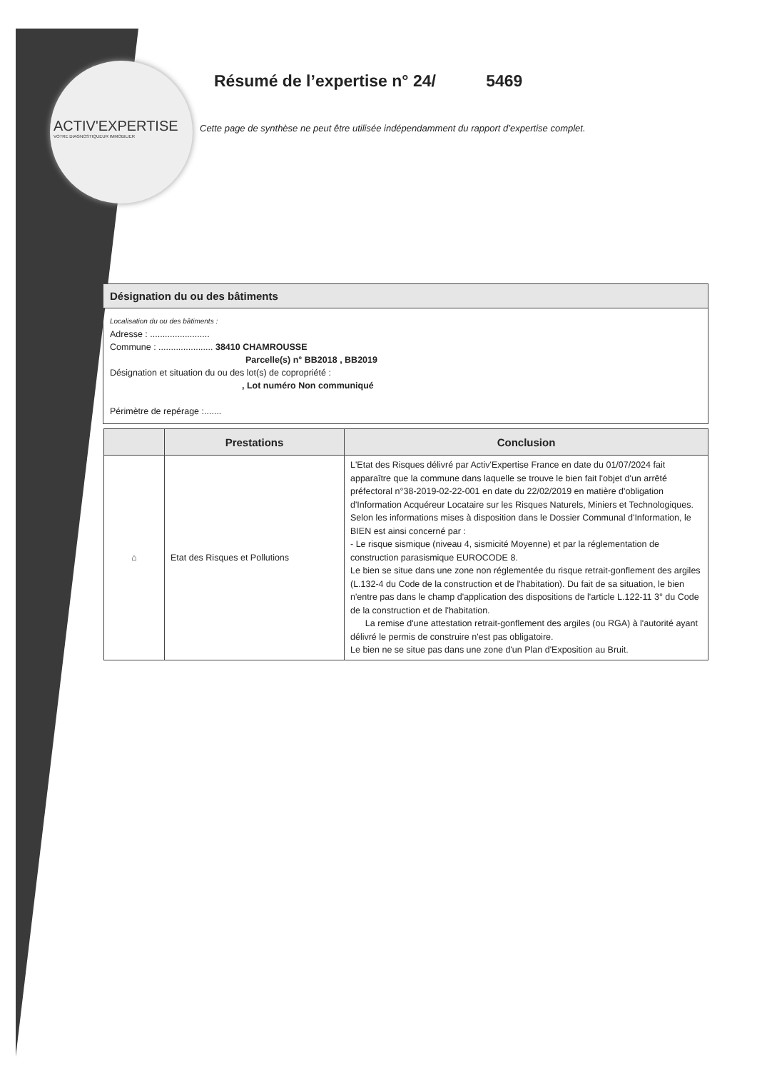ACTIV'EXPERTISE
VOTRE DIAGNOSTIQUEUR IMMOBILIER
Résumé de l’expertise n° 24/ 5469
Cette page de synthèse ne peut être utilisée indépendamment du rapport d’expertise complet.
Désignation du ou des bâtiments
Localisation du ou des bâtiments :
Adresse : ........................
Commune : ...................... 38410 CHAMROUSSE
Parcelle(s) n° BB2018 , BB2019
Désignation et situation du ou des lot(s) de copropriété :
, Lot numéro Non communiqué
Périmètre de repérage :.......
| | Prestations | Conclusion |
| --- | --- | --- |
| ⌂ | Etat des Risques et Pollutions | L'Etat des Risques délivré par Activ'Expertise France en date du 01/07/2024 fait apparaître que la commune dans laquelle se trouve le bien fait l'objet d'un arrêté préfectoral n°38-2019-02-22-001 en date du 22/02/2019 en matière d'obligation d'Information Acquéreur Locataire sur les Risques Naturels, Miniers et Technologiques. Selon les informations mises à disposition dans le Dossier Communal d'Information, le BIEN est ainsi concerné par : - Le risque sismique (niveau 4, sismicité Moyenne) et par la réglementation de construction parasismique EUROCODE 8. Le bien se situe dans une zone non réglementée du risque retrait-gonflement des argiles (L.132-4 du Code de la construction et de l'habitation). Du fait de sa situation, le bien n'entre pas dans le champ d'application des dispositions de l'article L.122-11 3° du Code de la construction et de l'habitation. La remise d'une attestation retrait-gonflement des argiles (ou RGA) à l'autorité ayant délivré le permis de construire n'est pas obligatoire. Le bien ne se situe pas dans une zone d'un Plan d'Exposition au Bruit. |